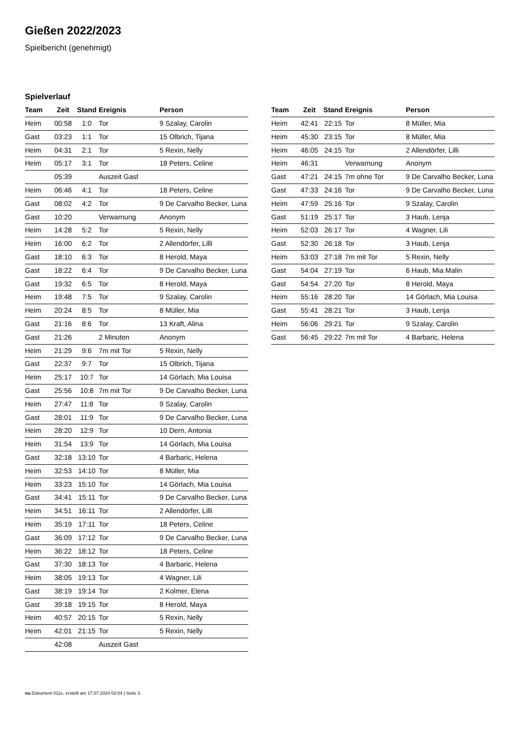Gießen 2022/2023
Spielbericht (genehmigt)
Spielverlauf
| Team | Zeit | Stand | Ereignis | Person |
| --- | --- | --- | --- | --- |
| Heim | 00:58 | 1:0 | Tor | 9 Szalay, Carolin |
| Gast | 03:23 | 1:1 | Tor | 15 Olbrich, Tijana |
| Heim | 04:31 | 2:1 | Tor | 5 Rexin, Nelly |
| Heim | 05:17 | 3:1 | Tor | 18 Peters, Celine |
| | 05:39 | | Auszeit Gast | |
| Heim | 06:46 | 4:1 | Tor | 18 Peters, Celine |
| Gast | 08:02 | 4:2 | Tor | 9 De Carvalho Becker, Luna |
| Gast | 10:20 | | Verwarnung | Anonym |
| Heim | 14:28 | 5:2 | Tor | 5 Rexin, Nelly |
| Heim | 16:00 | 6:2 | Tor | 2 Allendörfer, Lilli |
| Gast | 18:10 | 6:3 | Tor | 8 Herold, Maya |
| Gast | 18:22 | 6:4 | Tor | 9 De Carvalho Becker, Luna |
| Gast | 19:32 | 6:5 | Tor | 8 Herold, Maya |
| Heim | 19:48 | 7:5 | Tor | 9 Szalay, Carolin |
| Heim | 20:24 | 8:5 | Tor | 8 Müller, Mia |
| Gast | 21:16 | 8:6 | Tor | 13 Kraft, Alina |
| Gast | 21:26 | | 2 Minuten | Anonym |
| Heim | 21:29 | 9:6 | 7m mit Tor | 5 Rexin, Nelly |
| Gast | 22:37 | 9:7 | Tor | 15 Olbrich, Tijana |
| Heim | 25:17 | 10:7 | Tor | 14 Görlach, Mia Louisa |
| Gast | 25:56 | 10:8 | 7m mit Tor | 9 De Carvalho Becker, Luna |
| Heim | 27:47 | 11:8 | Tor | 9 Szalay, Carolin |
| Gast | 28:01 | 11:9 | Tor | 9 De Carvalho Becker, Luna |
| Heim | 28:20 | 12:9 | Tor | 10 Dern, Antonia |
| Heim | 31:54 | 13:9 | Tor | 14 Görlach, Mia Louisa |
| Gast | 32:18 | 13:10 | Tor | 4 Barbaric, Helena |
| Heim | 32:53 | 14:10 | Tor | 8 Müller, Mia |
| Heim | 33:23 | 15:10 | Tor | 14 Görlach, Mia Louisa |
| Gast | 34:41 | 15:11 | Tor | 9 De Carvalho Becker, Luna |
| Heim | 34:51 | 16:11 | Tor | 2 Allendörfer, Lilli |
| Heim | 35:19 | 17:11 | Tor | 18 Peters, Celine |
| Gast | 36:09 | 17:12 | Tor | 9 De Carvalho Becker, Luna |
| Heim | 36:22 | 18:12 | Tor | 18 Peters, Celine |
| Gast | 37:30 | 18:13 | Tor | 4 Barbaric, Helena |
| Heim | 38:05 | 19:13 | Tor | 4 Wagner, Lili |
| Gast | 38:19 | 19:14 | Tor | 2 Kolmer, Elena |
| Gast | 39:18 | 19:15 | Tor | 8 Herold, Maya |
| Heim | 40:57 | 20:15 | Tor | 5 Rexin, Nelly |
| Heim | 42:01 | 21:15 | Tor | 5 Rexin, Nelly |
| | 42:08 | | Auszeit Gast | |
| Team | Zeit | Stand | Ereignis | Person |
| --- | --- | --- | --- | --- |
| Heim | 42:41 | 22:15 | Tor | 8 Müller, Mia |
| Heim | 45:30 | 23:15 | Tor | 8 Müller, Mia |
| Heim | 46:05 | 24:15 | Tor | 2 Allendörfer, Lilli |
| Heim | 46:31 | | Verwarnung | Anonym |
| Gast | 47:21 | 24:15 | 7m ohne Tor | 9 De Carvalho Becker, Luna |
| Gast | 47:33 | 24:16 | Tor | 9 De Carvalho Becker, Luna |
| Heim | 47:59 | 25:16 | Tor | 9 Szalay, Carolin |
| Gast | 51:19 | 25:17 | Tor | 3 Haub, Lenja |
| Heim | 52:03 | 26:17 | Tor | 4 Wagner, Lili |
| Gast | 52:30 | 26:18 | Tor | 3 Haub, Lenja |
| Heim | 53:03 | 27:18 | 7m mit Tor | 5 Rexin, Nelly |
| Gast | 54:04 | 27:19 | Tor | 6 Haub, Mia Malin |
| Gast | 54:54 | 27:20 | Tor | 8 Herold, Maya |
| Heim | 55:16 | 28:20 | Tor | 14 Görlach, Mia Louisa |
| Gast | 55:41 | 28:21 | Tor | 3 Haub, Lenja |
| Heim | 56:06 | 29:21 | Tor | 9 Szalay, Carolin |
| Gast | 56:45 | 29:22 | 7m mit Tor | 4 Barbaric, Helena |
nu.Dokument 011e, erstellt am 17.07.2024 02:04 | Seite 3